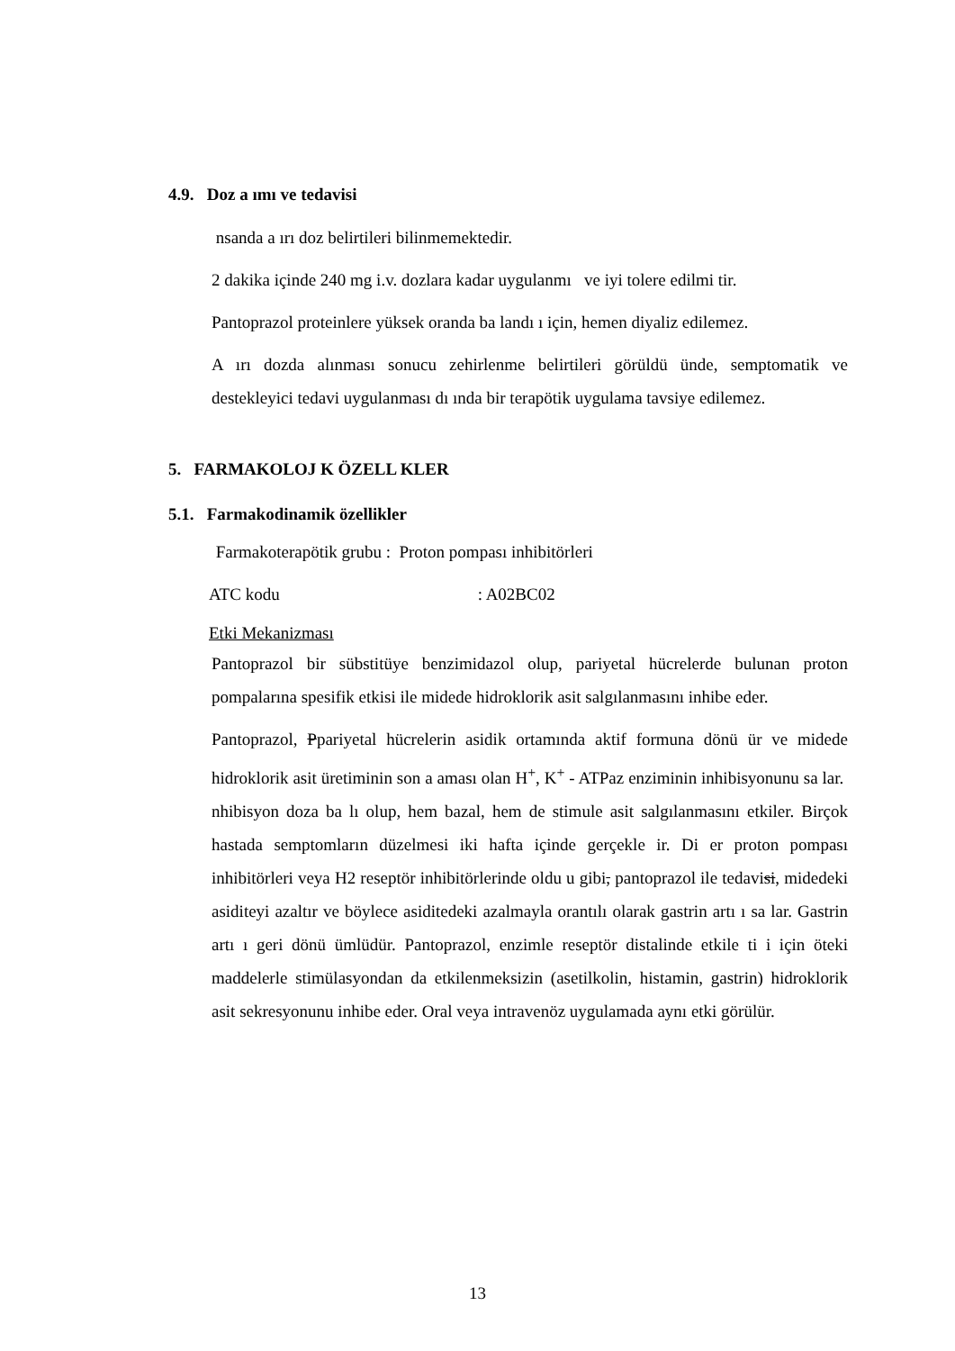4.9. Doz a ımı ve tedavisi
nsanda a ırı doz belirtileri bilinmemektedir.
2 dakika içinde 240 mg i.v. dozlara kadar uygulanmı ve iyi tolere edilmi tir.
Pantoprazol proteinlere yüksek oranda ba landı ı için, hemen diyaliz edilemez.
A ırı dozda alınması sonucu zehirlenme belirtileri görüldü ünde, semptomatik ve destekleyici tedavi uygulanması dı ında bir terapötik uygulama tavsiye edilemez.
5. FARMAKOLOJ K ÖZELL KLER
5.1. Farmakodinamik özellikler
Farmakoterapötik grubu : Proton pompası inhibitörleri
ATC kodu : A02BC02
Etki Mekanizması
Pantoprazol bir sübstitüye benzimidazol olup, pariyetal hücrelerde bulunan proton pompalarına spesifik etkisi ile midede hidroklorik asit salgılanmasını inhibe eder.
Pantoprazol, Ppariyetal hücrelerin asidik ortamında aktif formuna dönü ür ve midede hidroklorik asit üretiminin son a aması olan H<sup>+</sup>, K<sup>+</sup> - ATPaz enziminin inhibisyonunu sa lar. nhibisyon doza ba lı olup, hem bazal, hem de stimule asit salgılanmasını etkiler. Birçok hastada semptomların düzelmesi iki hafta içinde gerçekle ir. Di er proton pompası inhibitörleri veya H2 reseptör inhibitörlerinde oldu u gibi, pantoprazol ile tedavisi, midedeki asiditeyi azaltır ve böylece asiditedeki azalmayla orantılı olarak gastrin artı ı sa lar. Gastrin artı ı geri dönü ümlüdür. Pantoprazol, enzimle reseptör distalinde etkile ti i için öteki maddelerle stimülasyondan da etkilenmeksizin (asetilkolin, histamin, gastrin) hidroklorik asit sekresyonunu inhibe eder. Oral veya intravenöz uygulamada aynı etki görülür.
13